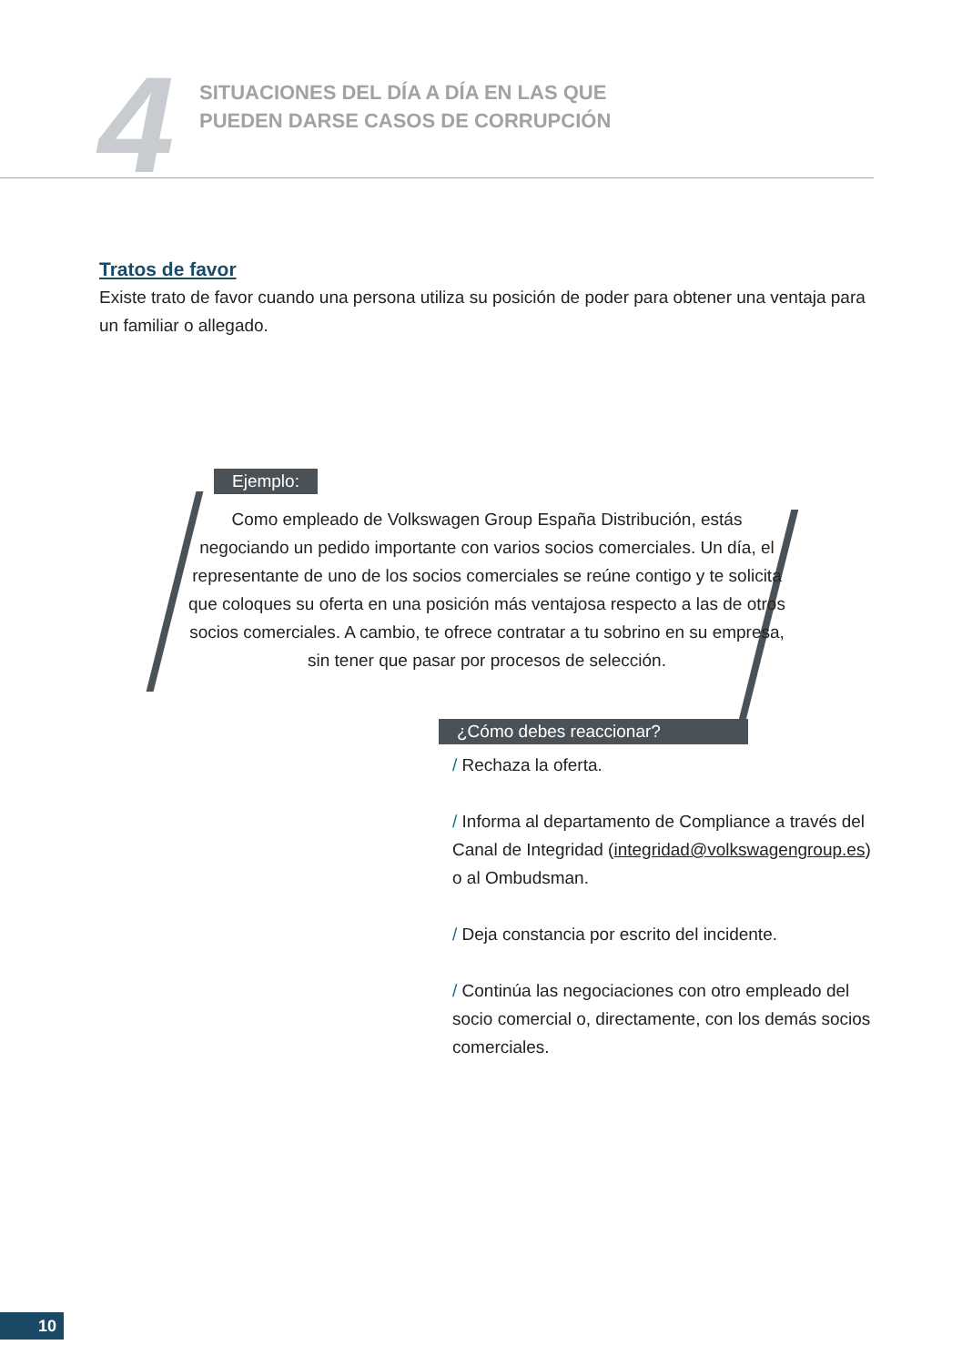4
SITUACIONES DEL DÍA A DÍA EN LAS QUE
PUEDEN DARSE CASOS DE CORRUPCIÓN
Tratos de favor
Existe trato de favor cuando una persona utiliza su posición de poder para obtener una ventaja para un familiar o allegado.
Ejemplo:
Como empleado de Volkswagen Group España Distribución, estás negociando un pedido importante con varios socios comerciales. Un día, el representante de uno de los socios comerciales se reúne contigo y te solicita que coloques su oferta en una posición más ventajosa respecto a las de otros socios comerciales. A cambio, te ofrece contratar a tu sobrino en su empresa, sin tener que pasar por procesos de selección.
¿Cómo debes reaccionar?
/ Rechaza la oferta.
/ Informa al departamento de Compliance a través del Canal de Integridad (integridad@volkswagengroup.es) o al Ombudsman.
/ Deja constancia por escrito del incidente.
/ Continúa las negociaciones con otro empleado del socio comercial o, directamente, con los demás socios comerciales.
10